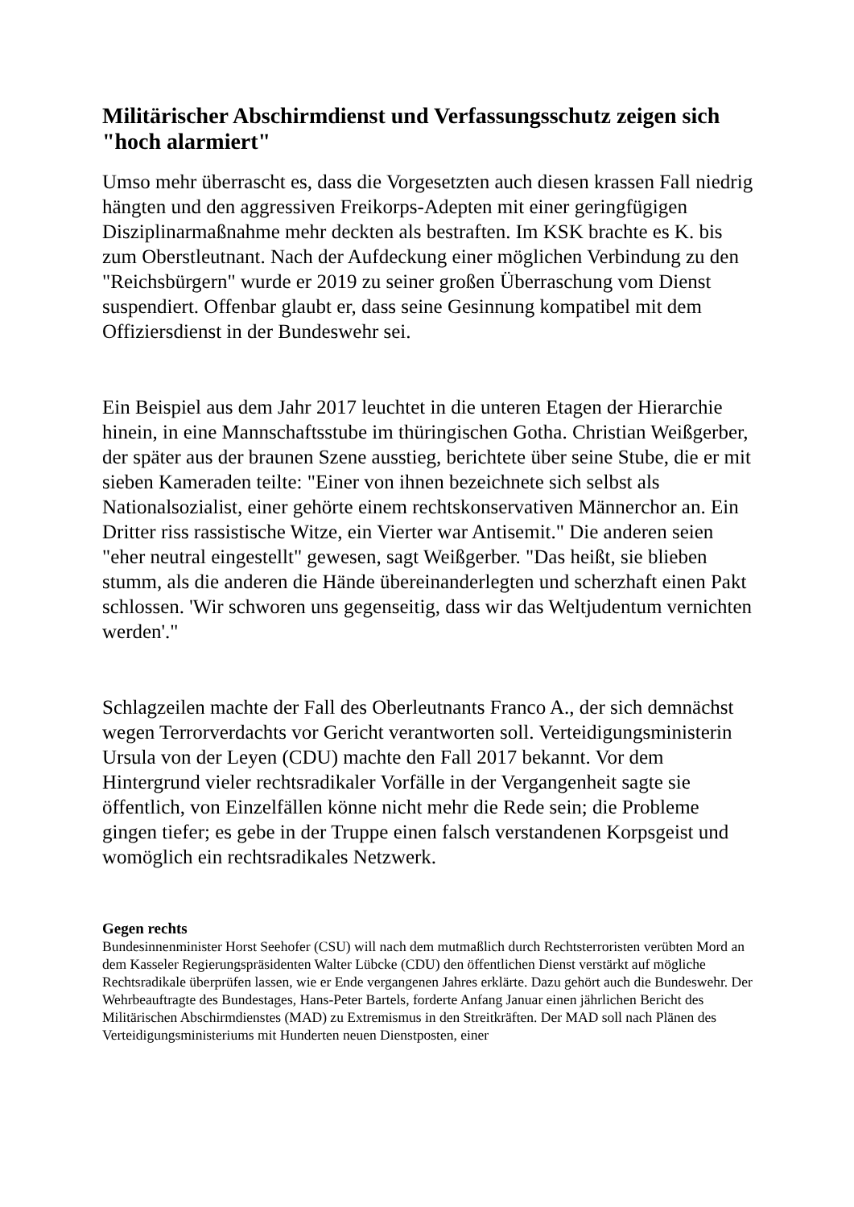Militärischer Abschirmdienst und Verfassungsschutz zeigen sich "hoch alarmiert"
Umso mehr überrascht es, dass die Vorgesetzten auch diesen krassen Fall niedrig hängten und den aggressiven Freikorps-Adepten mit einer geringfügigen Disziplinarmaßnahme mehr deckten als bestraften. Im KSK brachte es K. bis zum Oberstleutnant. Nach der Aufdeckung einer möglichen Verbindung zu den "Reichsbürgern" wurde er 2019 zu seiner großen Überraschung vom Dienst suspendiert. Offenbar glaubt er, dass seine Gesinnung kompatibel mit dem Offiziersdienst in der Bundeswehr sei.
Ein Beispiel aus dem Jahr 2017 leuchtet in die unteren Etagen der Hierarchie hinein, in eine Mannschaftsstube im thüringischen Gotha. Christian Weißgerber, der später aus der braunen Szene ausstieg, berichtete über seine Stube, die er mit sieben Kameraden teilte: "Einer von ihnen bezeichnete sich selbst als Nationalsozialist, einer gehörte einem rechtskonservativen Männerchor an. Ein Dritter riss rassistische Witze, ein Vierter war Antisemit." Die anderen seien "eher neutral eingestellt" gewesen, sagt Weißgerber. "Das heißt, sie blieben stumm, als die anderen die Hände übereinanderlegten und scherzhaft einen Pakt schlossen. 'Wir schworen uns gegenseitig, dass wir das Weltjudentum vernichten werden'."
Schlagzeilen machte der Fall des Oberleutnants Franco A., der sich demnächst wegen Terrorverdachts vor Gericht verantworten soll. Verteidigungsministerin Ursula von der Leyen (CDU) machte den Fall 2017 bekannt. Vor dem Hintergrund vieler rechtsradikaler Vorfälle in der Vergangenheit sagte sie öffentlich, von Einzelfällen könne nicht mehr die Rede sein; die Probleme gingen tiefer; es gebe in der Truppe einen falsch verstandenen Korpsgeist und womöglich ein rechtsradikales Netzwerk.
Gegen rechts
Bundesinnenminister Horst Seehofer (CSU) will nach dem mutmaßlich durch Rechtsterroristen verübten Mord an dem Kasseler Regierungspräsidenten Walter Lübcke (CDU) den öffentlichen Dienst verstärkt auf mögliche Rechtsradikale überprüfen lassen, wie er Ende vergangenen Jahres erklärte. Dazu gehört auch die Bundeswehr. Der Wehrbeauftragte des Bundestages, Hans-Peter Bartels, forderte Anfang Januar einen jährlichen Bericht des Militärischen Abschirmdienstes (MAD) zu Extremismus in den Streitkräften. Der MAD soll nach Plänen des Verteidigungsministeriums mit Hunderten neuen Dienstposten, einer